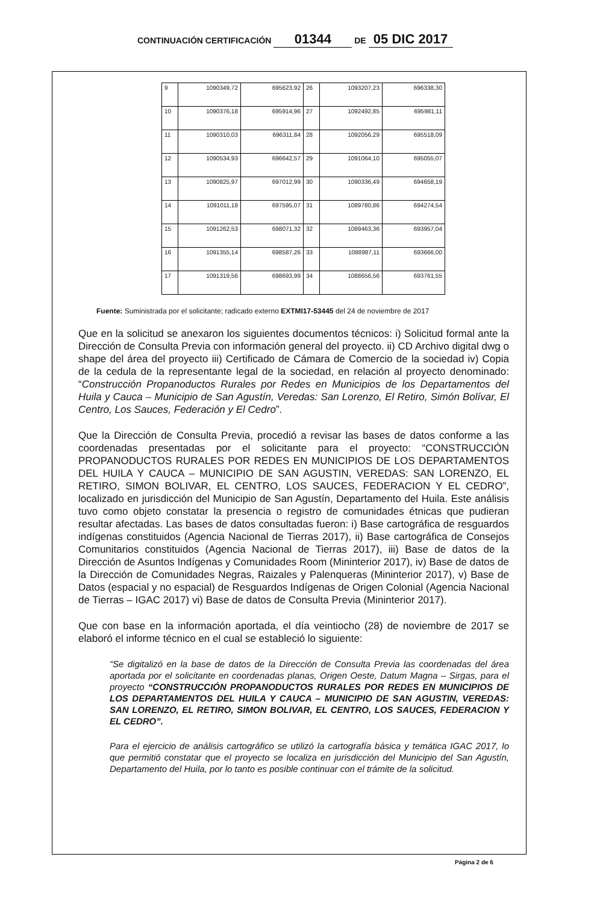CONTINUACIÓN CERTIFICACIÓN 01344 DE 05 DIC 2017
| 9 | 1090349,72 | 695623,92 | 26 | 1093207,23 | 696338,30 |
| 10 | 1090376,18 | 695914,96 | 27 | 1092492,85 | 695981,11 |
| 11 | 1090310,03 | 696311,84 | 28 | 1092056,29 | 695518,09 |
| 12 | 1090534,93 | 696642,57 | 29 | 1091064,10 | 695055,07 |
| 13 | 1090825,97 | 697012,99 | 30 | 1090336,49 | 694658,19 |
| 14 | 1091011,18 | 697595,07 | 31 | 1089780,86 | 694274,54 |
| 15 | 1091262,53 | 698071,32 | 32 | 1089463,36 | 693957,04 |
| 16 | 1091355,14 | 698587,26 | 33 | 1088987,11 | 693666,00 |
| 17 | 1091319,56 | 698693,99 | 34 | 1088656,56 | 693761,55 |
Fuente: Suministrada por el solicitante; radicado externo EXTMI17-53445 del 24 de noviembre de 2017
Que en la solicitud se anexaron los siguientes documentos técnicos: i) Solicitud formal ante la Dirección de Consulta Previa con información general del proyecto. ii) CD Archivo digital dwg o shape del área del proyecto iii) Certificado de Cámara de Comercio de la sociedad iv) Copia de la cedula de la representante legal de la sociedad, en relación al proyecto denominado: “Construcción Propanoductos Rurales por Redes en Municipios de los Departamentos del Huila y Cauca – Municipio de San Agustín, Veredas: San Lorenzo, El Retiro, Simón Bolívar, El Centro, Los Sauces, Federación y El Cedro”.
Que la Dirección de Consulta Previa, procedió a revisar las bases de datos conforme a las coordenadas presentadas por el solicitante para el proyecto: “CONSTRUCCIÓN PROPANODUCTOS RURALES POR REDES EN MUNICIPIOS DE LOS DEPARTAMENTOS DEL HUILA Y CAUCA – MUNICIPIO DE SAN AGUSTIN, VEREDAS: SAN LORENZO, EL RETIRO, SIMON BOLIVAR, EL CENTRO, LOS SAUCES, FEDERACION Y EL CEDRO”, localizado en jurisdicción del Municipio de San Agustín, Departamento del Huila. Este análisis tuvo como objeto constatar la presencia o registro de comunidades étnicas que pudieran resultar afectadas. Las bases de datos consultadas fueron: i) Base cartográfica de resguardos indígenas constituidos (Agencia Nacional de Tierras 2017), ii) Base cartográfica de Consejos Comunitarios constituidos (Agencia Nacional de Tierras 2017), iii) Base de datos de la Dirección de Asuntos Indígenas y Comunidades Room (Mininterior 2017), iv) Base de datos de la Dirección de Comunidades Negras, Raizales y Palenqueras (Mininterior 2017), v) Base de Datos (espacial y no espacial) de Resguardos Indígenas de Origen Colonial (Agencia Nacional de Tierras – IGAC 2017) vi) Base de datos de Consulta Previa (Mininterior 2017).
Que con base en la información aportada, el día veintiocho (28) de noviembre de 2017 se elaboró el informe técnico en el cual se estableció lo siguiente:
“Se digitalizó en la base de datos de la Dirección de Consulta Previa las coordenadas del área aportada por el solicitante en coordenadas planas, Origen Oeste, Datum Magna – Sirgas, para el proyecto “CONSTRUCCIÓN PROPANODUCTOS RURALES POR REDES EN MUNICIPIOS DE LOS DEPARTAMENTOS DEL HUILA Y CAUCA – MUNICIPIO DE SAN AGUSTIN, VEREDAS: SAN LORENZO, EL RETIRO, SIMON BOLIVAR, EL CENTRO, LOS SAUCES, FEDERACION Y EL CEDRO”.
Para el ejercicio de análisis cartográfico se utilizó la cartografía básica y temática IGAC 2017, lo que permitió constatar que el proyecto se localiza en jurisdicción del Municipio del San Agustín, Departamento del Huila, por lo tanto es posible continuar con el trámite de la solicitud.
Página 2 de 6